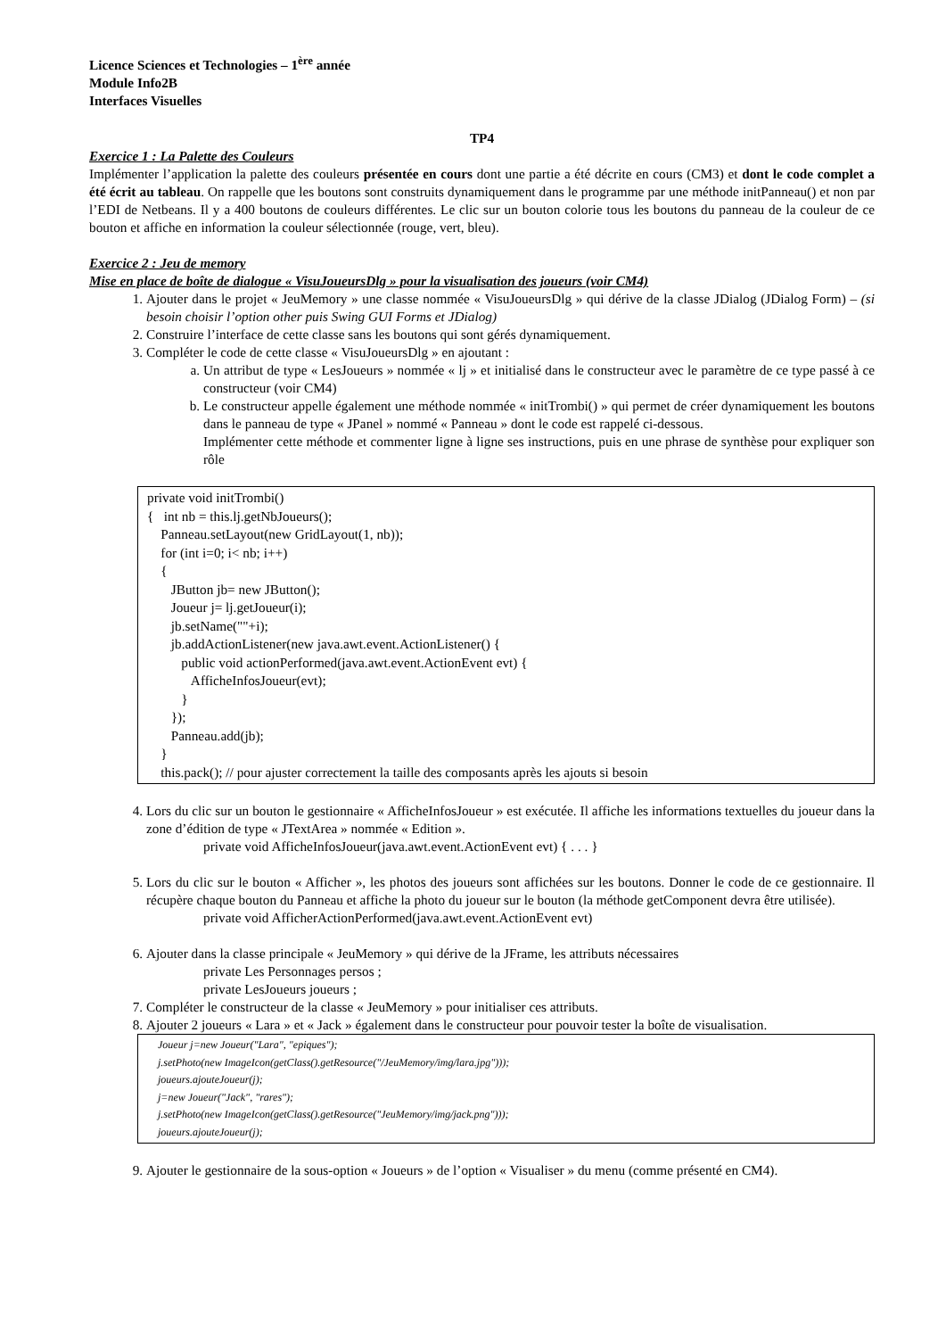Licence Sciences et Technologies – 1<sup>ère</sup> année
Module Info2B
Interfaces Visuelles
TP4
Exercice 1 : La Palette des Couleurs
Implémenter l’application la palette des couleurs présentée en cours dont une partie a été décrite en cours (CM3) et dont le code complet a été écrit au tableau. On rappelle que les boutons sont construits dynamiquement dans le programme par une méthode initPanneau() et non par l’EDI de Netbeans. Il y a 400 boutons de couleurs différentes. Le clic sur un bouton colorie tous les boutons du panneau de la couleur de ce bouton et affiche en information la couleur sélectionnée (rouge, vert, bleu).
Exercice 2 : Jeu de memory
Mise en place de boîte de dialogue « VisuJoueursDlg » pour la visualisation des joueurs (voir CM4)
1. Ajouter dans le projet « JeuMemory » une classe nommée « VisuJoueursDlg » qui dérive de la classe JDialog (JDialog Form) – (si besoin choisir l’option other puis Swing GUI Forms et JDialog)
2. Construire l’interface de cette classe sans les boutons qui sont gérés dynamiquement.
3. Compléter le code de cette classe « VisuJoueursDlg » en ajoutant :
a. Un attribut de type « LesJoueurs » nommée « lj » et initialisé dans le constructeur avec le paramètre de ce type passé à ce constructeur (voir CM4)
b. Le constructeur appelle également une méthode nommée « initTrombi() » qui permet de créer dynamiquement les boutons dans le panneau de type « JPanel » nommé « Panneau » dont le code est rappelé ci-dessous.
Implémenter cette méthode et commenter ligne à ligne ses instructions, puis en une phrase de synthèse pour expliquer son rôle
private void initTrombi() { int nb = this.lj.getNbJoueurs(); Panneau.setLayout(new GridLayout(1, nb)); for (int i=0; i< nb; i++) { JButton jb= new JButton(); Joueur j= lj.getJoueur(i); jb.setName(""+i); jb.addActionListener(new java.awt.event.ActionListener() { public void actionPerformed(java.awt.event.ActionEvent evt) { AfficheInfosJoueur(evt); } }); Panneau.add(jb); } this.pack(); // pour ajuster correctement la taille des composants après les ajouts si besoin
4. Lors du clic sur un bouton le gestionnaire « AfficheInfosJoueur » est exécutée. Il affiche les informations textuelles du joueur dans la zone d’édition de type « JTextArea » nommée « Edition ».
private void AfficheInfosJoueur(java.awt.event.ActionEvent evt) { . . . }
5. Lors du clic sur le bouton « Afficher », les photos des joueurs sont affichées sur les boutons. Donner le code de ce gestionnaire. Il récupère chaque bouton du Panneau et affiche la photo du joueur sur le bouton (la méthode getComponent devra être utilisée).
private void AfficherActionPerformed(java.awt.event.ActionEvent evt)
6. Ajouter dans la classe principale « JeuMemory » qui dérive de la JFrame, les attributs nécessaires
private Les Personnages persos ;
private LesJoueurs joueurs ;
7. Compléter le constructeur de la classe « JeuMemory » pour initialiser ces attributs.
8. Ajouter 2 joueurs « Lara » et « Jack » également dans le constructeur pour pouvoir tester la boîte de visualisation.
Joueur j=new Joueur("Lara", "epiques"); j.setPhoto(new ImageIcon(getClass().getResource("/JeuMemory/img/lara.jpg"))); joueurs.ajouteJoueur(j); j=new Joueur("Jack", "rares"); j.setPhoto(new ImageIcon(getClass().getResource("JeuMemory/img/jack.png"))); joueurs.ajouteJoueur(j);
9. Ajouter le gestionnaire de la sous-option « Joueurs » de l’option « Visualiser » du menu (comme présenté en CM4).